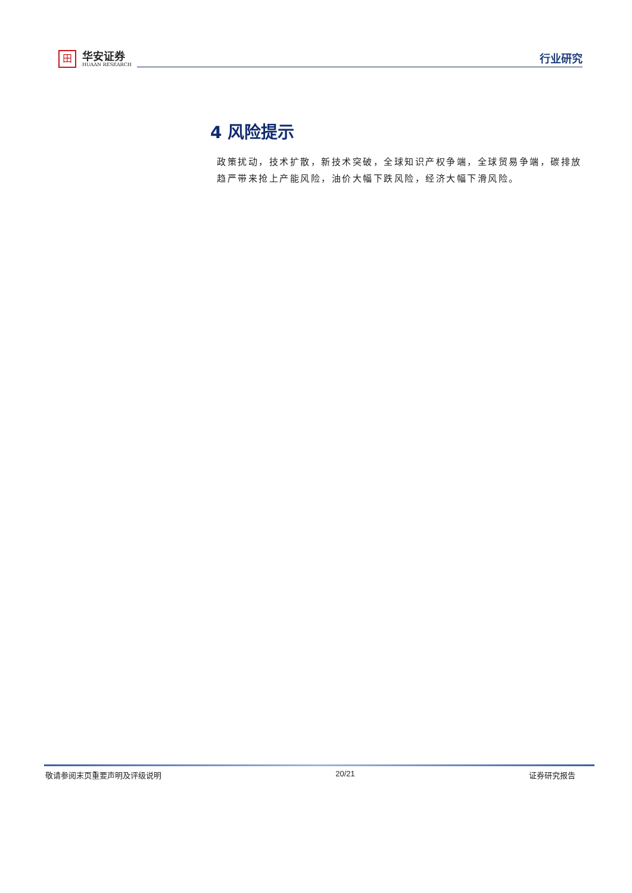田
华安证券
HUAAN RESEARCH
行业研究
4 风险提示
政策扰动，技术扩散，新技术突破，全球知识产权争端，全球贸易争端，碳排放趋严带来抢上产能风险，油价大幅下跌风险，经济大幅下滑风险。
敬请参阅末页重要声明及评级说明 20/21 证券研究报告